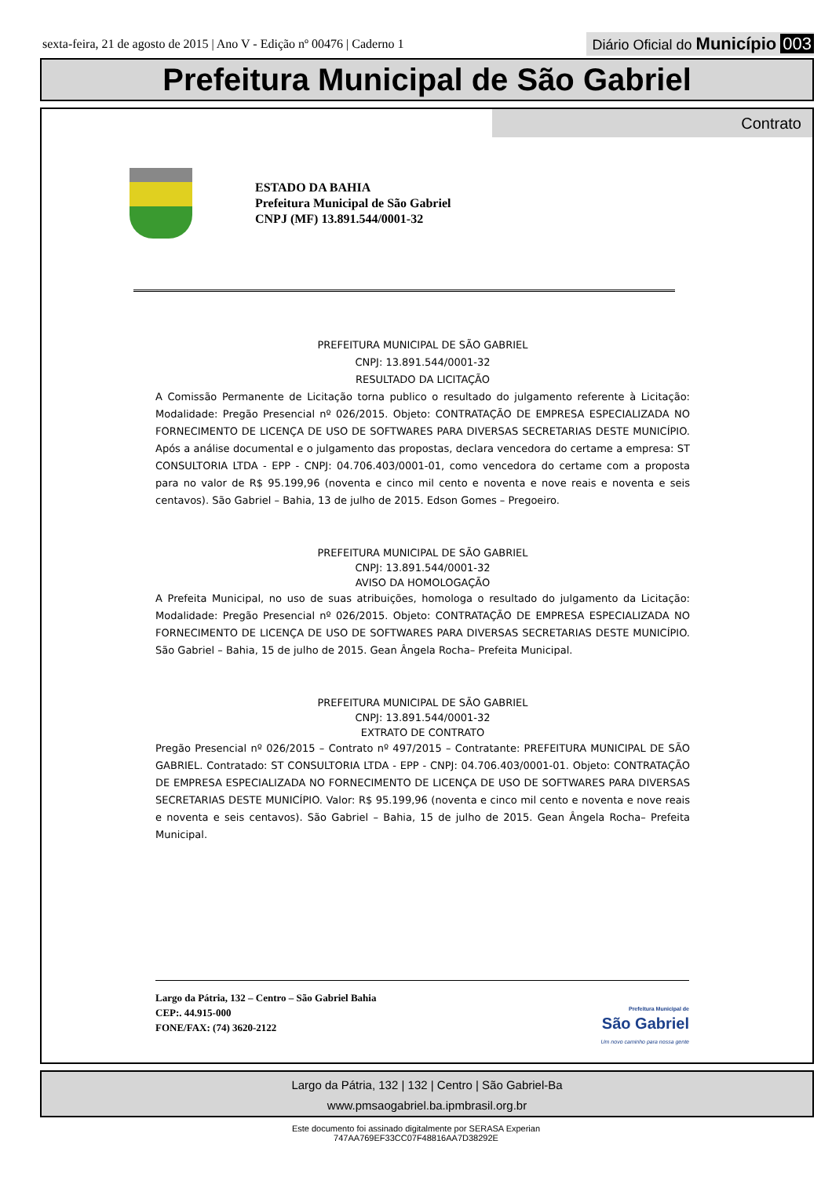sexta-feira, 21 de agosto de 2015 | Ano V - Edição nº 00476 | Caderno 1 Diário Oficial do Município 003
Prefeitura Municipal de São Gabriel
Contrato
ESTADO DA BAHIA
Prefeitura Municipal de São Gabriel
CNPJ (MF) 13.891.544/0001-32
PREFEITURA MUNICIPAL DE SÃO GABRIEL
CNPJ: 13.891.544/0001-32
RESULTADO DA LICITAÇÃO
A Comissão Permanente de Licitação torna publico o resultado do julgamento referente à Licitação: Modalidade: Pregão Presencial nº 026/2015. Objeto: CONTRATAÇÃO DE EMPRESA ESPECIALIZADA NO FORNECIMENTO DE LICENÇA DE USO DE SOFTWARES PARA DIVERSAS SECRETARIAS DESTE MUNICÍPIO. Após a análise documental e o julgamento das propostas, declara vencedora do certame a empresa: ST CONSULTORIA LTDA - EPP - CNPJ: 04.706.403/0001-01, como vencedora do certame com a proposta para no valor de R$ 95.199,96 (noventa e cinco mil cento e noventa e nove reais e noventa e seis centavos). São Gabriel – Bahia, 13 de julho de 2015. Edson Gomes – Pregoeiro.
PREFEITURA MUNICIPAL DE SÃO GABRIEL
CNPJ: 13.891.544/0001-32
AVISO DA HOMOLOGAÇÃO
A Prefeita Municipal, no uso de suas atribuições, homologa o resultado do julgamento da Licitação: Modalidade: Pregão Presencial nº 026/2015. Objeto: CONTRATAÇÃO DE EMPRESA ESPECIALIZADA NO FORNECIMENTO DE LICENÇA DE USO DE SOFTWARES PARA DIVERSAS SECRETARIAS DESTE MUNICÍPIO. São Gabriel – Bahia, 15 de julho de 2015. Gean Ângela Rocha– Prefeita Municipal.
PREFEITURA MUNICIPAL DE SÃO GABRIEL
CNPJ: 13.891.544/0001-32
EXTRATO DE CONTRATO
Pregão Presencial nº 026/2015 – Contrato nº 497/2015 – Contratante: PREFEITURA MUNICIPAL DE SÃO GABRIEL. Contratado: ST CONSULTORIA LTDA - EPP - CNPJ: 04.706.403/0001-01. Objeto: CONTRATAÇÃO DE EMPRESA ESPECIALIZADA NO FORNECIMENTO DE LICENÇA DE USO DE SOFTWARES PARA DIVERSAS SECRETARIAS DESTE MUNICÍPIO. Valor: R$ 95.199,96 (noventa e cinco mil cento e noventa e nove reais e noventa e seis centavos). São Gabriel – Bahia, 15 de julho de 2015. Gean Ângela Rocha– Prefeita Municipal.
Largo da Pátria, 132 – Centro – São Gabriel Bahia
CEP:. 44.915-000
FONE/FAX: (74) 3620-2122
Prefeitura Municipal de
São Gabriel
Um novo caminho para nossa gente
Largo da Pátria, 132 | 132 | Centro | São Gabriel-Ba
www.pmsaogabriel.ba.ipmbrasil.org.br
Este documento foi assinado digitalmente por SERASA Experian
747AA769EF33CC07F48816AA7D38292E